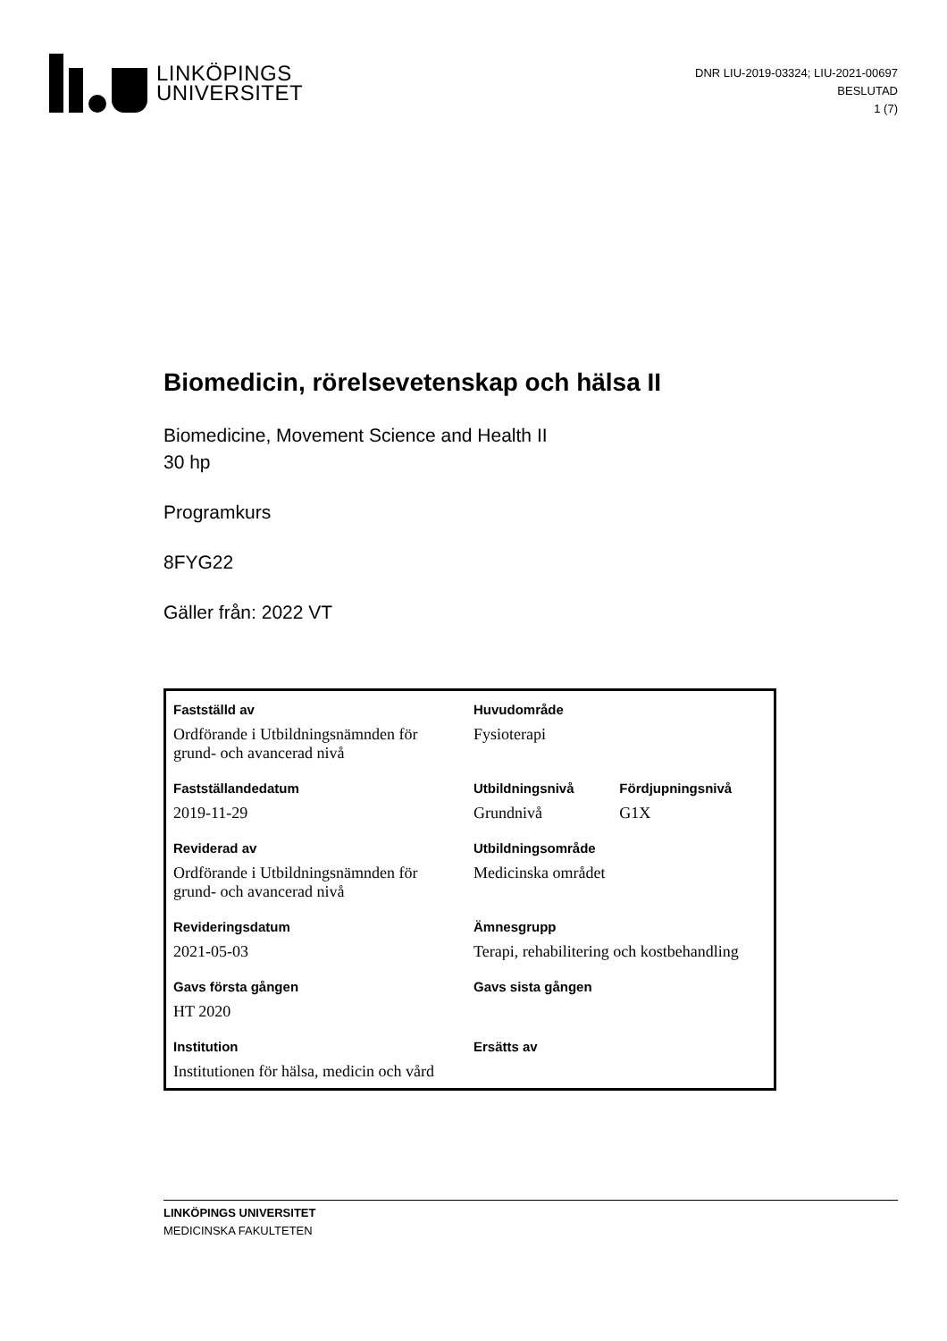LINKÖPINGS
UNIVERSITET
DNR LIU-2019-03324; LIU-2021-00697
BESLUTAD
1 (7)
Biomedicin, rörelsevetenskap och hälsa II
Biomedicine, Movement Science and Health II
30 hp
Programkurs
8FYG22
Gäller från: 2022 VT
| Fastställd av | Huvudområde | |
| --- | --- | --- |
| Ordförande i Utbildningsnämnden för grund- och avancerad nivå | Fysioterapi | |
| Fastställandedatum | Utbildningsnivå | Fördjupningsnivå |
| 2019-11-29 | Grundnivå | G1X |
| Reviderad av | Utbildningsområde | |
| Ordförande i Utbildningsnämnden för grund- och avancerad nivå | Medicinska området | |
| Revideringsdatum | Ämnesgrupp | |
| 2021-05-03 | Terapi, rehabilitering och kostbehandling | |
| Gavs första gången | Gavs sista gången | |
| HT 2020 | | |
| Institution | Ersätts av | |
| Institutionen för hälsa, medicin och vård | | |
LINKÖPINGS UNIVERSITET
MEDICINSKA FAKULTETEN